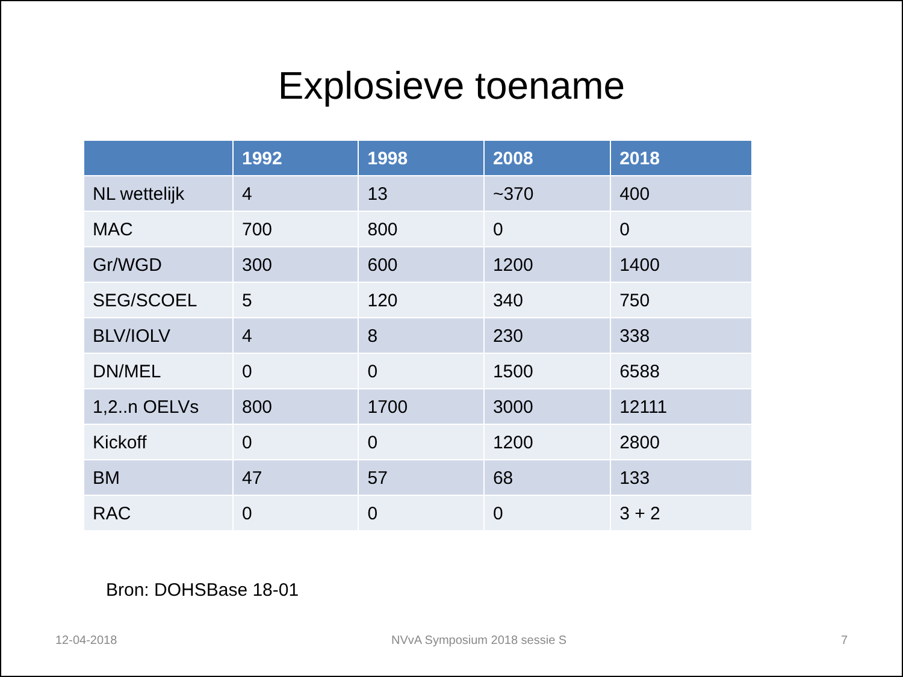Explosieve toename
| | 1992 | 1998 | 2008 | 2018 |
| --- | --- | --- | --- | --- |
| NL wettelijk | 4 | 13 | ~370 | 400 |
| MAC | 700 | 800 | 0 | 0 |
| Gr/WGD | 300 | 600 | 1200 | 1400 |
| SEG/SCOEL | 5 | 120 | 340 | 750 |
| BLV/IOLV | 4 | 8 | 230 | 338 |
| DN/MEL | 0 | 0 | 1500 | 6588 |
| 1,2..n OELVs | 800 | 1700 | 3000 | 12111 |
| Kickoff | 0 | 0 | 1200 | 2800 |
| BM | 47 | 57 | 68 | 133 |
| RAC | 0 | 0 | 0 | 3 + 2 |
Bron: DOHSBase 18-01
12-04-2018 NVvA Symposium 2018 sessie S 7